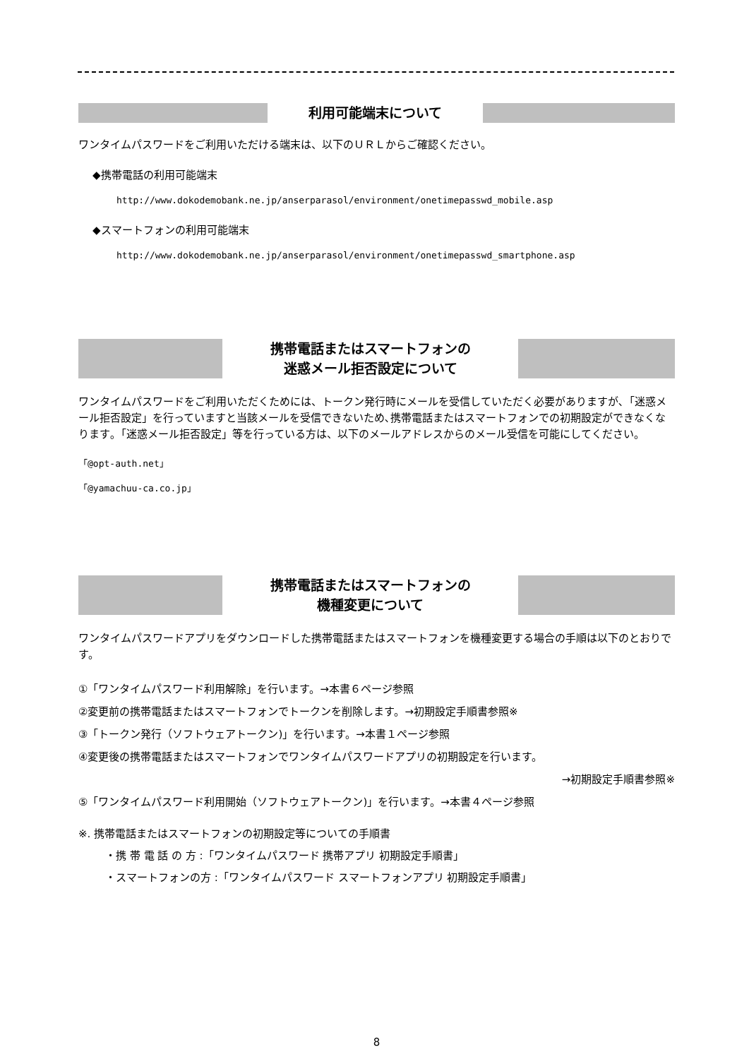利用可能端末について
ワンタイムパスワードをご利用いただける端末は、以下のＵＲＬからご確認ください。
◆携帯電話の利用可能端末
http://www.dokodemobank.ne.jp/anserparasol/environment/onetimepasswd_mobile.asp
◆スマートフォンの利用可能端末
http://www.dokodemobank.ne.jp/anserparasol/environment/onetimepasswd_smartphone.asp
携帯電話またはスマートフォンの
迷惑メール拒否設定について
ワンタイムパスワードをご利用いただくためには、トークン発行時にメールを受信していただく必要がありますが､「迷惑メール拒否設定」を行っていますと当該メールを受信できないため､携帯電話またはスマートフォンでの初期設定ができなくなります｡「迷惑メール拒否設定」等を行っている方は、以下のメールアドレスからのメール受信を可能にしてください。
「@opt-auth.net」
「@yamachuu-ca.co.jp」
携帯電話またはスマートフォンの
機種変更について
ワンタイムパスワードアプリをダウンロードした携帯電話またはスマートフォンを機種変更する場合の手順は以下のとおりです。
①「ワンタイムパスワード利用解除」を行います。→本書６ページ参照
②変更前の携帯電話またはスマートフォンでトークンを削除します。→初期設定手順書参照※
③「トークン発行（ソフトウェアトークン)」を行います。→本書１ページ参照
④変更後の携帯電話またはスマートフォンでワンタイムパスワードアプリの初期設定を行います。
→初期設定手順書参照※
⑤「ワンタイムパスワード利用開始（ソフトウェアトークン)」を行います。→本書４ページ参照
※. 携帯電話またはスマートフォンの初期設定等についての手順書
・携 帯 電 話 の 方 :「ワンタイムパスワード 携帯アプリ 初期設定手順書」
・スマートフォンの方 :「ワンタイムパスワード スマートフォンアプリ 初期設定手順書」
8